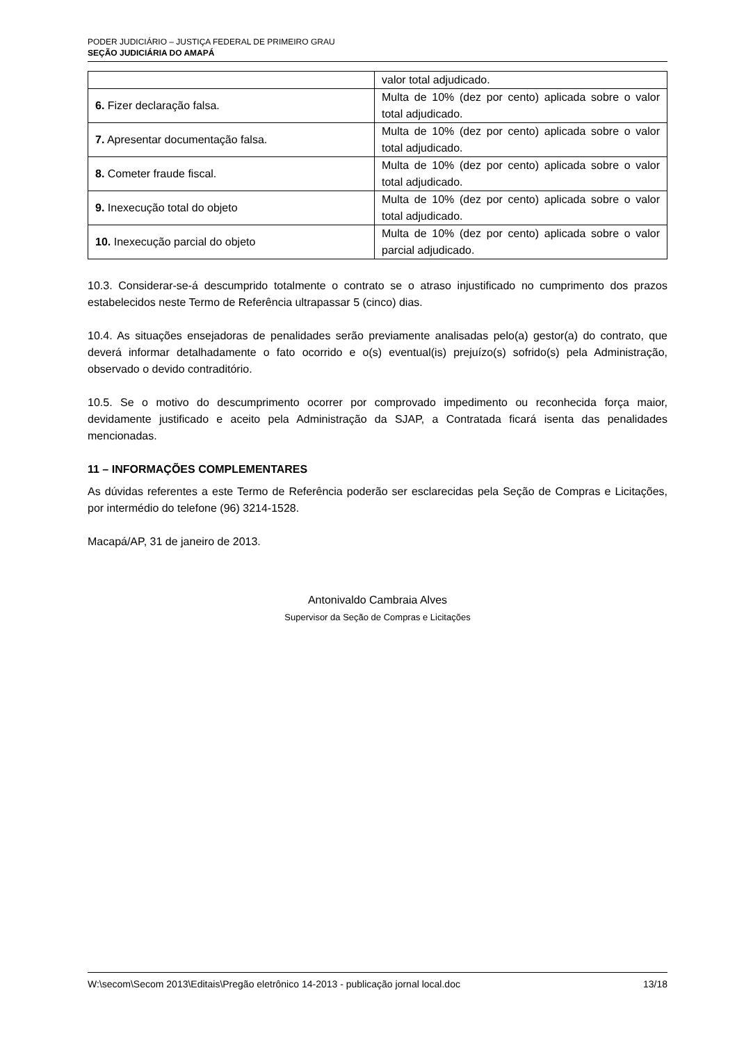PODER JUDICIÁRIO – JUSTIÇA FEDERAL DE PRIMEIRO GRAU
SEÇÃO JUDICIÁRIA DO AMAPÁ
| | valor total adjudicado. |
| 6. Fizer declaração falsa. | Multa de 10% (dez por cento) aplicada sobre o valor total adjudicado. |
| 7. Apresentar documentação falsa. | Multa de 10% (dez por cento) aplicada sobre o valor total adjudicado. |
| 8. Cometer fraude fiscal. | Multa de 10% (dez por cento) aplicada sobre o valor total adjudicado. |
| 9. Inexecução total do objeto | Multa de 10% (dez por cento) aplicada sobre o valor total adjudicado. |
| 10. Inexecução parcial do objeto | Multa de 10% (dez por cento) aplicada sobre o valor parcial adjudicado. |
10.3. Considerar-se-á descumprido totalmente o contrato se o atraso injustificado no cumprimento dos prazos estabelecidos neste Termo de Referência ultrapassar 5 (cinco) dias.
10.4. As situações ensejadoras de penalidades serão previamente analisadas pelo(a) gestor(a) do contrato, que deverá informar detalhadamente o fato ocorrido e o(s) eventual(is) prejuízo(s) sofrido(s) pela Administração, observado o devido contraditório.
10.5. Se o motivo do descumprimento ocorrer por comprovado impedimento ou reconhecida força maior, devidamente justificado e aceito pela Administração da SJAP, a Contratada ficará isenta das penalidades mencionadas.
11 – INFORMAÇÕES COMPLEMENTARES
As dúvidas referentes a este Termo de Referência poderão ser esclarecidas pela Seção de Compras e Licitações, por intermédio do telefone (96) 3214-1528.
Macapá/AP, 31 de janeiro de 2013.
Antonivaldo Cambraia Alves
Supervisor da Seção de Compras e Licitações
W:\secom\Secom 2013\Editais\Pregão eletrônico 14-2013 - publicação jornal local.doc 13/18